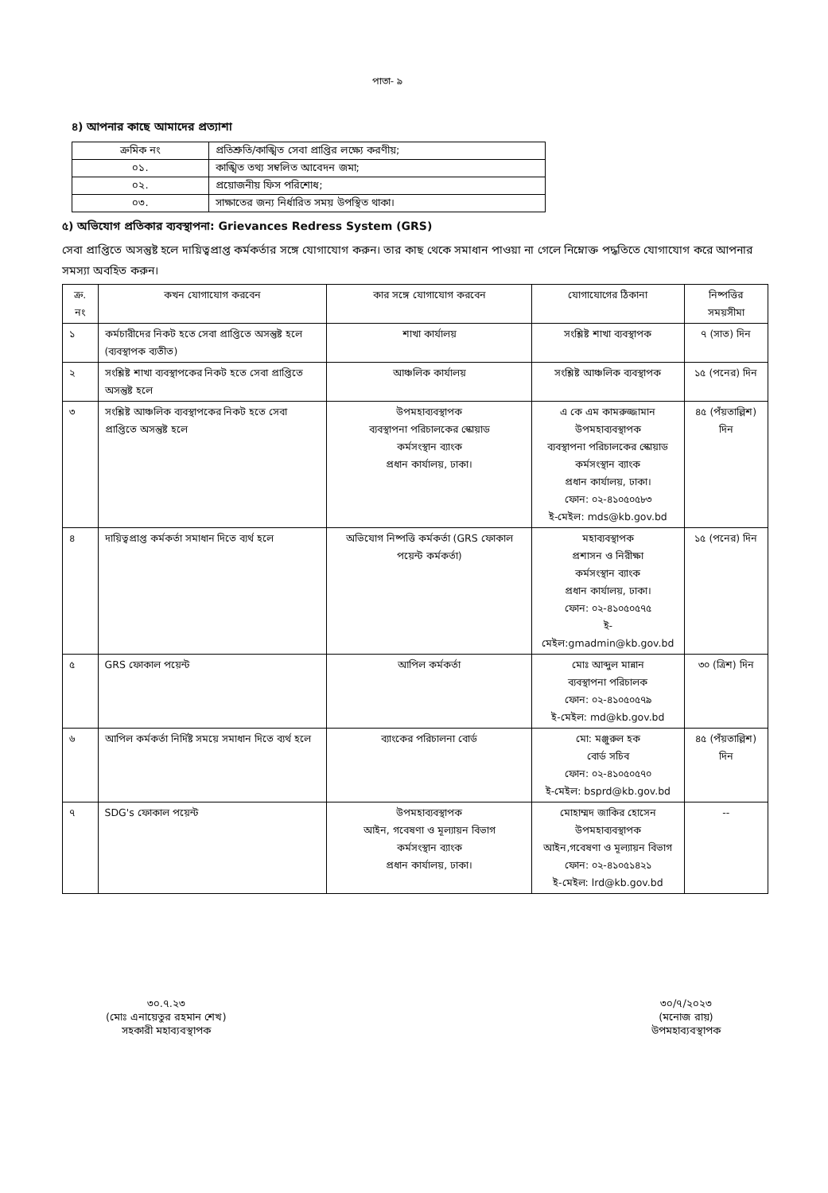পাতা- ৯
৪) আপনার কাছে আমাদের প্রত্যাশা
| ক্রমিক নং | প্রতিশ্রুতি/কাঙ্খিত সেবা প্রাপ্তির লক্ষ্যে করণীয়; |
| ০১. | কাঙ্খিত তথ্য সম্বলিত আবেদন জমা; |
| ০২. | প্রয়োজনীয় ফিস পরিশোধ; |
| ০৩. | সাক্ষাতের জন্য নির্ধারিত সময় উপস্থিত থাকা। |
৫) অভিযোগ প্রতিকার ব্যবস্থাপনা: Grievances Redress System (GRS)
সেবা প্রাপ্তিতে অসন্তুষ্ট হলে দায়িত্বপ্রাপ্ত কর্মকর্তার সঙ্গে যোগাযোগ করুন। তার কাছ থেকে সমাধান পাওয়া না গেলে নিম্নোক্ত পদ্ধতিতে যোগাযোগ করে আপনার সমস্যা অবহিত করুন।
| ক্র. নং | কখন যোগাযোগ করবেন | কার সঙ্গে যোগাযোগ করবেন | যোগাযোগের ঠিকানা | নিষ্পত্তির সময়সীমা |
| --- | --- | --- | --- | --- |
| ১ | কর্মচারীদের নিকট হতে সেবা প্রাপ্তিতে অসন্তুষ্ট হলে (ব্যবস্থাপক ব্যতীত) | শাখা কার্যালয় | সংশ্লিষ্ট শাখা ব্যবস্থাপক | ৭ (সাত) দিন |
| ২ | সংশ্লিষ্ট শাখা ব্যবস্থাপকের নিকট হতে সেবা প্রাপ্তিতে অসন্তুষ্ট হলে | আঞ্চলিক কার্যালয় | সংশ্লিষ্ট আঞ্চলিক ব্যবস্থাপক | ১৫ (পনের) দিন |
| ৩ | সংশ্লিষ্ট আঞ্চলিক ব্যবস্থাপকের নিকট হতে সেবা প্রাপ্তিতে অসন্তুষ্ট হলে | উপমহাব্যবস্থাপক ব্যবস্থাপনা পরিচালকের স্কোয়াড কর্মসংস্থান ব্যাংক প্রধান কার্যালয়, ঢাকা। | এ কে এম কামরুজ্জামান উপমহাব্যবস্থাপক ব্যবস্থাপনা পরিচালকের স্কোয়াড কর্মসংস্থান ব্যাংক প্রধান কার্যালয়, ঢাকা। ফোন: ০২-৪১০৫০৫৮৩ ই-মেইল: mds@kb.gov.bd | ৪৫ (পঁয়তাল্লিশ) দিন |
| ৪ | দায়িত্বপ্রাপ্ত কর্মকর্তা সমাধান দিতে ব্যর্থ হলে | অভিযোগ নিষ্পত্তি কর্মকর্তা (GRS ফোকাল পয়েন্ট কর্মকর্তা) | মহাব্যবস্থাপক প্রশাসন ও নিরীক্ষা কর্মসংস্থান ব্যাংক প্রধান কার্যালয়, ঢাকা। ফোন: ০২-৪১০৫০৫৭৫ ই-মেইল:gmadmin@kb.gov.bd | ১৫ (পনের) দিন |
| ৫ | GRS ফোকাল পয়েন্ট | আপিল কর্মকর্তা | মোঃ আব্দুল মান্নান ব্যবস্থাপনা পরিচালক ফোন: ০২-৪১০৫০৫৭৯ ই-মেইল: md@kb.gov.bd | ৩০ (ত্রিশ) দিন |
| ৬ | আপিল কর্মকর্তা নির্দিষ্ট সময়ে সমাধান দিতে ব্যর্থ হলে | ব্যাংকের পরিচালনা বোর্ড | মো: মঞ্জুরুল হক বোর্ড সচিব ফোন: ০২-৪১০৫০৫৭০ ই-মেইল: bsprd@kb.gov.bd | ৪৫ (পঁয়তাল্লিশ) দিন |
| ৭ | SDG's ফোকাল পয়েন্ট | উপমহাব্যবস্থাপক আইন, গবেষণা ও মূল্যায়ন বিভাগ কর্মসংস্থান ব্যাংক প্রধান কার্যালয়, ঢাকা। | মোহাম্মদ জাকির হোসেন উপমহাব্যবস্থাপক আইন,গবেষণা ও মূল্যায়ন বিভাগ ফোন: ০২-৪১০৫১৪২১ ই-মেইল: lrd@kb.gov.bd | -- |
৩০.৭.২৩
(মোঃ এনায়েতুর রহমান শেখ)
সহকারী মহাব্যবস্থাপক
৩০/৭/২০২৩
(মনোজ রায়)
উপমহাব্যবস্থাপক